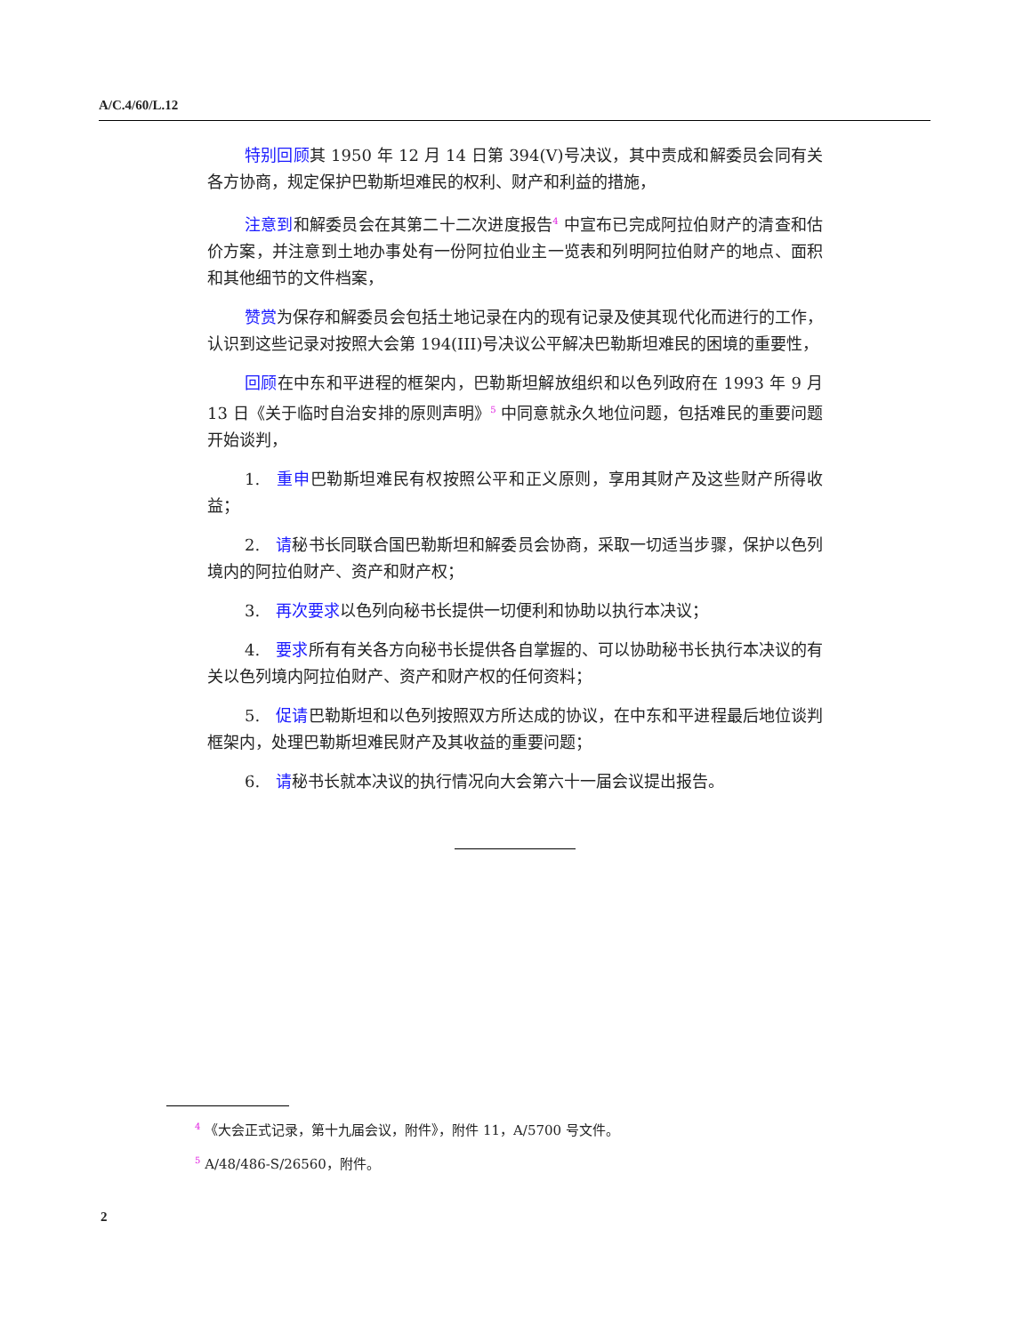A/C.4/60/L.12
特别回顾其 1950 年 12 月 14 日第 394(V)号决议，其中责成和解委员会同有关各方协商，规定保护巴勒斯坦难民的权利、财产和利益的措施，
注意到和解委员会在其第二十二次进度报告<sup>4</sup> 中宣布已完成阿拉伯财产的清查和估价方案，并注意到土地办事处有一份阿拉伯业主一览表和列明阿拉伯财产的地点、面积和其他细节的文件档案，
赞赏为保存和解委员会包括土地记录在内的现有记录及使其现代化而进行的工作，认识到这些记录对按照大会第 194(III)号决议公平解决巴勒斯坦难民的困境的重要性，
回顾在中东和平进程的框架内，巴勒斯坦解放组织和以色列政府在 1993 年 9 月 13 日《关于临时自治安排的原则声明》<sup>5</sup> 中同意就永久地位问题，包括难民的重要问题开始谈判，
1.　重申巴勒斯坦难民有权按照公平和正义原则，享用其财产及这些财产所得收益；
2.　请秘书长同联合国巴勒斯坦和解委员会协商，采取一切适当步骤，保护以色列境内的阿拉伯财产、资产和财产权；
3.　再次要求以色列向秘书长提供一切便利和协助以执行本决议；
4.　要求所有有关各方向秘书长提供各自掌握的、可以协助秘书长执行本决议的有关以色列境内阿拉伯财产、资产和财产权的任何资料；
5.　促请巴勒斯坦和以色列按照双方所达成的协议，在中东和平进程最后地位谈判框架内，处理巴勒斯坦难民财产及其收益的重要问题；
6.　请秘书长就本决议的执行情况向大会第六十一届会议提出报告。
<sup>4</sup> 《大会正式记录，第十九届会议，附件》，附件 11，A/5700 号文件。
<sup>5</sup> A/48/486-S/26560，附件。
2